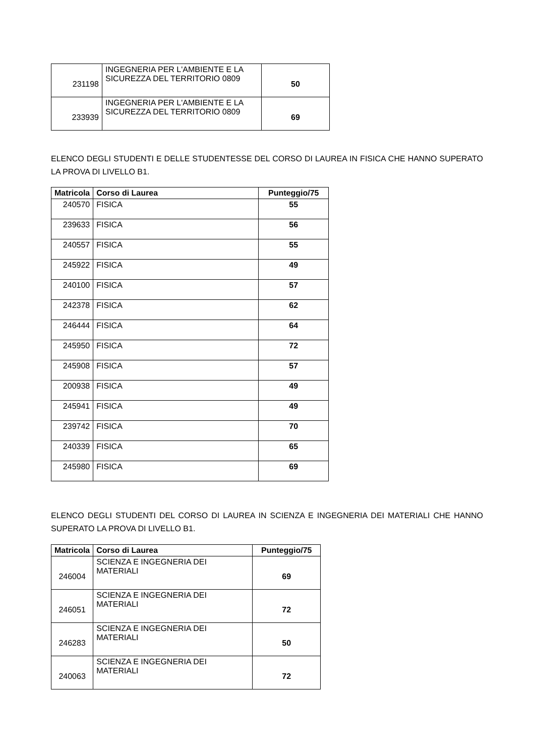| 231198 | INGEGNERIA PER L'AMBIENTE E LA SICUREZZA DEL TERRITORIO 0809 | 50 |
| 233939 | INGEGNERIA PER L'AMBIENTE E LA SICUREZZA DEL TERRITORIO 0809 | 69 |
ELENCO DEGLI STUDENTI E DELLE STUDENTESSE DEL CORSO DI LAUREA IN FISICA CHE HANNO SUPERATO LA PROVA DI LIVELLO B1.
| Matricola | Corso di Laurea | Punteggio/75 |
| --- | --- | --- |
| 240570 | FISICA | 55 |
| 239633 | FISICA | 56 |
| 240557 | FISICA | 55 |
| 245922 | FISICA | 49 |
| 240100 | FISICA | 57 |
| 242378 | FISICA | 62 |
| 246444 | FISICA | 64 |
| 245950 | FISICA | 72 |
| 245908 | FISICA | 57 |
| 200938 | FISICA | 49 |
| 245941 | FISICA | 49 |
| 239742 | FISICA | 70 |
| 240339 | FISICA | 65 |
| 245980 | FISICA | 69 |
ELENCO DEGLI STUDENTI DEL CORSO DI LAUREA IN SCIENZA E INGEGNERIA DEI MATERIALI CHE HANNO SUPERATO LA PROVA DI LIVELLO B1.
| Matricola | Corso di Laurea | Punteggio/75 |
| --- | --- | --- |
| 246004 | SCIENZA E INGEGNERIA DEI MATERIALI | 69 |
| 246051 | SCIENZA E INGEGNERIA DEI MATERIALI | 72 |
| 246283 | SCIENZA E INGEGNERIA DEI MATERIALI | 50 |
| 240063 | SCIENZA E INGEGNERIA DEI MATERIALI | 72 |